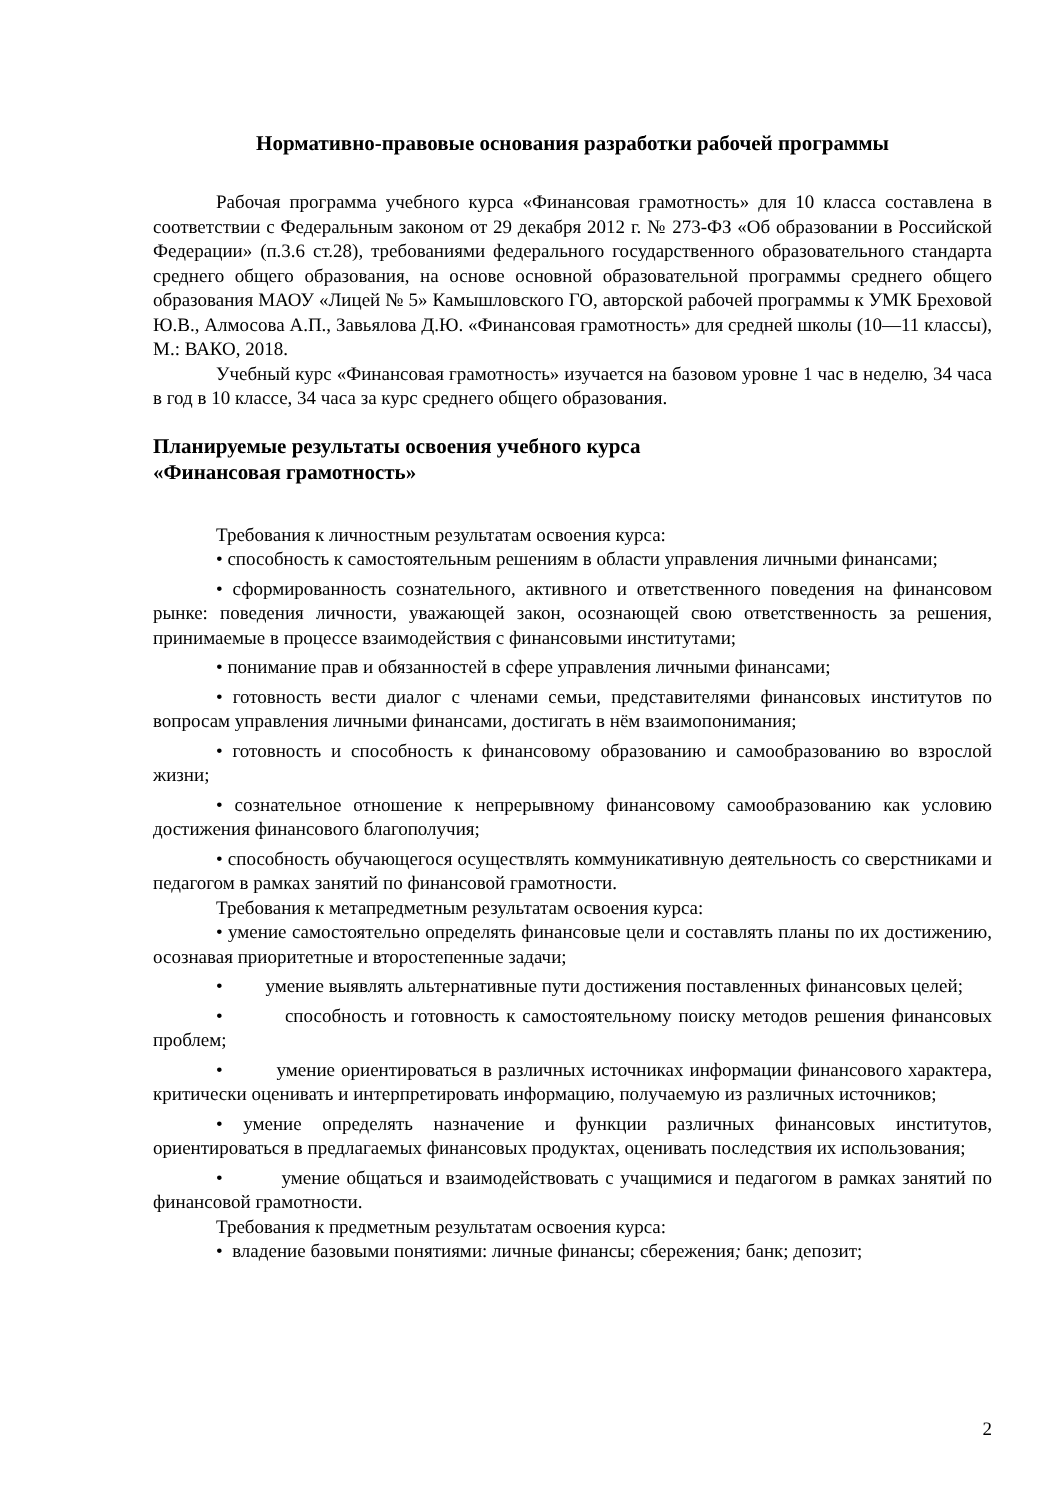Нормативно-правовые основания разработки рабочей программы
Рабочая программа учебного курса «Финансовая грамотность» для 10 класса составлена в соответствии с Федеральным законом от 29 декабря 2012 г. № 273-ФЗ «Об образовании в Российской Федерации» (п.3.6 ст.28), требованиями федерального государственного образовательного стандарта среднего общего образования, на основе основной образовательной программы среднего общего образования МАОУ «Лицей № 5» Камышловского ГО, авторской рабочей программы к УМК Бреховой Ю.В., Алмосова А.П., Завьялова Д.Ю. «Финансовая грамотность» для средней школы (10—11 классы), М.: ВАКО, 2018.
Учебный курс «Финансовая грамотность» изучается на базовом уровне 1 час в неделю, 34 часа в год в 10 классе, 34 часа за курс среднего общего образования.
Планируемые результаты освоения учебного курса
«Финансовая грамотность»
Требования к личностным результатам освоения курса:
• способность к самостоятельным решениям в области управления личными финансами;
• сформированность сознательного, активного и ответственного поведения на финансовом рынке: поведения личности, уважающей закон, осознающей свою ответственность за решения, принимаемые в процессе взаимодействия с финансовыми институтами;
• понимание прав и обязанностей в сфере управления личными финансами;
• готовность вести диалог с членами семьи, представителями финансовых институтов по вопросам управления личными финансами, достигать в нём взаимопонимания;
• готовность и способность к финансовому образованию и самообразованию во взрослой жизни;
• сознательное отношение к непрерывному финансовому самообразованию как условию достижения финансового благополучия;
• способность обучающегося осуществлять коммуникативную деятельность со сверстниками и педагогом в рамках занятий по финансовой грамотности.
Требования к метапредметным результатам освоения курса:
• умение самостоятельно определять финансовые цели и составлять планы по их достижению, осознавая приоритетные и второстепенные задачи;
• умение выявлять альтернативные пути достижения поставленных финансовых целей;
• способность и готовность к самостоятельному поиску методов решения финансовых проблем;
• умение ориентироваться в различных источниках информации финансового характера, критически оценивать и интерпретировать информацию, получаемую из различных источников;
• умение определять назначение и функции различных финансовых институтов, ориентироваться в предлагаемых финансовых продуктах, оценивать последствия их использования;
• умение общаться и взаимодействовать с учащимися и педагогом в рамках занятий по финансовой грамотности.
Требования к предметным результатам освоения курса:
• владение базовыми понятиями: личные финансы; сбережения; банк; депозит;
2